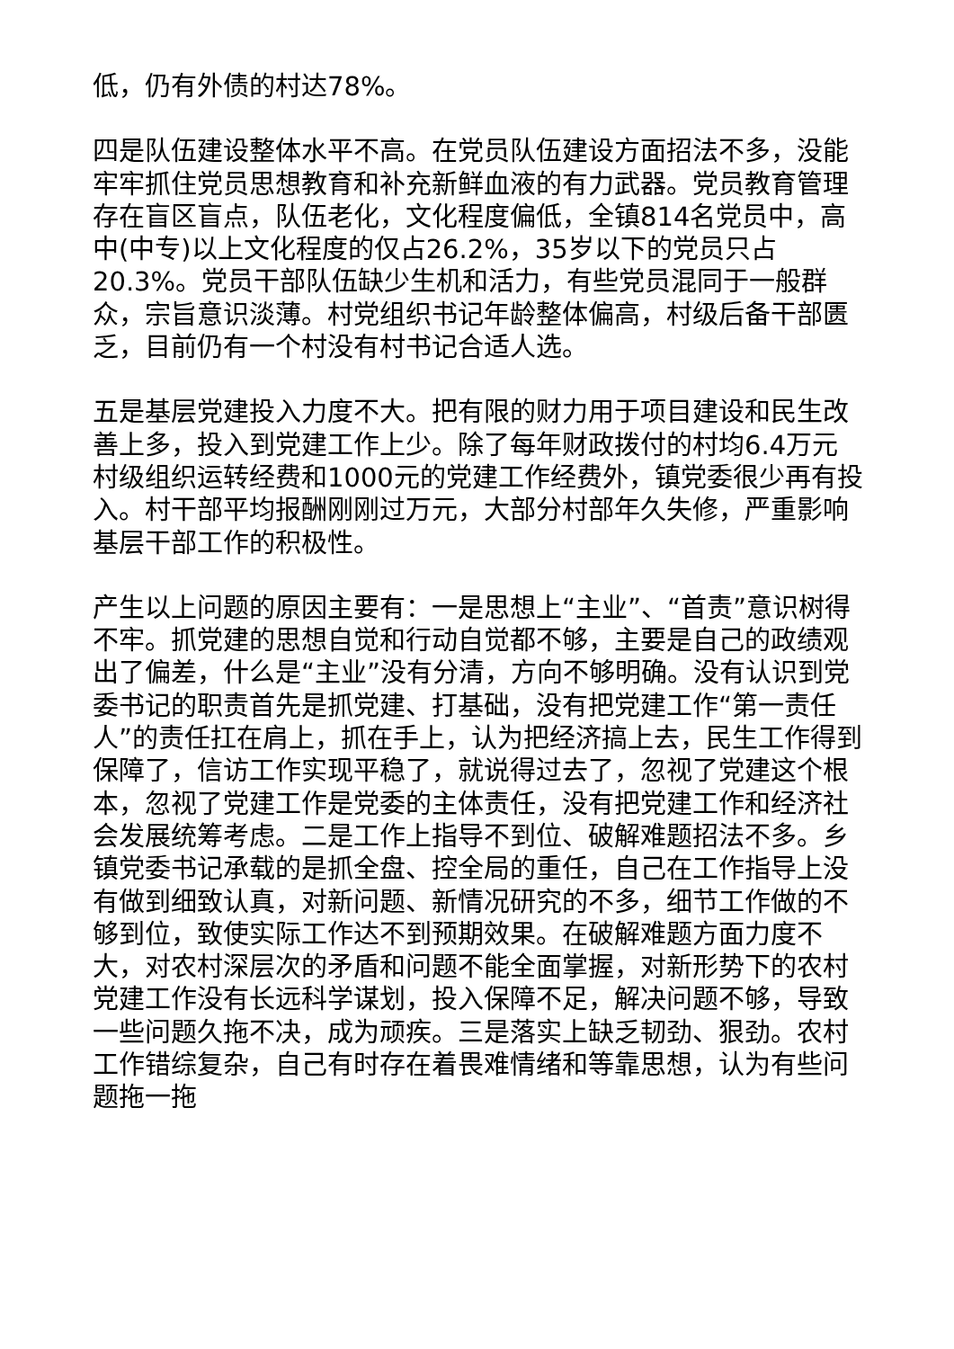低，仍有外债的村达78%。
四是队伍建设整体水平不高。在党员队伍建设方面招法不多，没能牢牢抓住党员思想教育和补充新鲜血液的有力武器。党员教育管理存在盲区盲点，队伍老化，文化程度偏低，全镇814名党员中，高中(中专)以上文化程度的仅占26.2%，35岁以下的党员只占20.3%。党员干部队伍缺少生机和活力，有些党员混同于一般群众，宗旨意识淡薄。村党组织书记年龄整体偏高，村级后备干部匮乏，目前仍有一个村没有村书记合适人选。
五是基层党建投入力度不大。把有限的财力用于项目建设和民生改善上多，投入到党建工作上少。除了每年财政拨付的村均6.4万元村级组织运转经费和1000元的党建工作经费外，镇党委很少再有投入。村干部平均报酬刚刚过万元，大部分村部年久失修，严重影响基层干部工作的积极性。
产生以上问题的原因主要有：一是思想上“主业”、“首责”意识树得不牢。抓党建的思想自觉和行动自觉都不够，主要是自己的政绩观出了偏差，什么是“主业”没有分清，方向不够明确。没有认识到党委书记的职责首先是抓党建、打基础，没有把党建工作“第一责任人”的责任扛在肩上，抓在手上，认为把经济搞上去，民生工作得到保障了，信访工作实现平稳了，就说得过去了，忽视了党建这个根本，忽视了党建工作是党委的主体责任，没有把党建工作和经济社会发展统筹考虑。二是工作上指导不到位、破解难题招法不多。乡镇党委书记承载的是抓全盘、控全局的重任，自己在工作指导上没有做到细致认真，对新问题、新情况研究的不多，细节工作做的不够到位，致使实际工作达不到预期效果。在破解难题方面力度不大，对农村深层次的矛盾和问题不能全面掌握，对新形势下的农村党建工作没有长远科学谋划，投入保障不足，解决问题不够，导致一些问题久拖不决，成为顽疾。三是落实上缺乏韧劲、狠劲。农村工作错综复杂，自己有时存在着畏难情绪和等靠思想，认为有些问题拖一拖